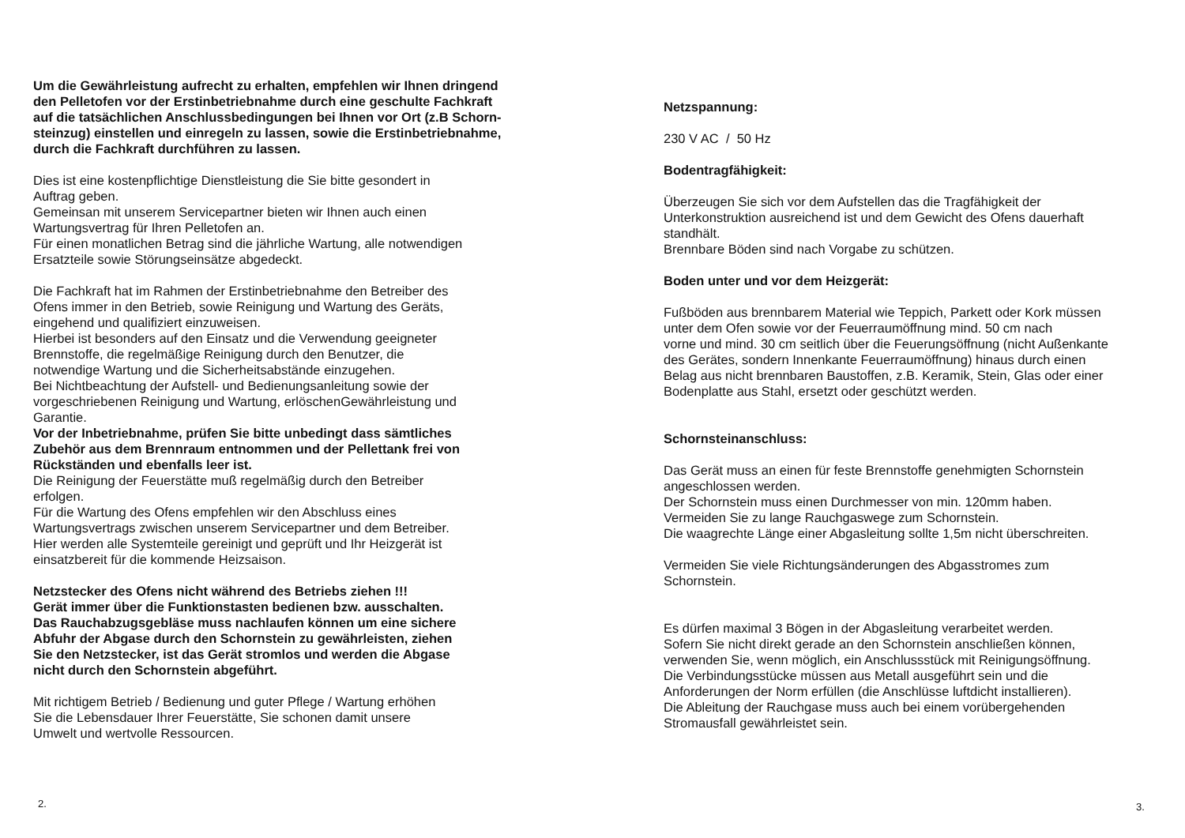Um die Gewährleistung aufrecht zu erhalten, empfehlen wir Ihnen dringend
den Pelletofen vor der Erstinbetriebnahme durch eine geschulte Fachkraft
auf die tatsächlichen Anschlussbedingungen bei Ihnen vor Ort (z.B Schorn-
steinzug) einstellen und einregeln zu lassen, sowie die Erstinbetriebnahme,
durch die Fachkraft durchführen zu lassen.
Dies ist eine kostenpflichtige Dienstleistung die Sie bitte gesondert in
Auftrag geben.
Gemeinsan mit unserem Servicepartner bieten wir Ihnen auch einen
Wartungsvertrag für Ihren Pelletofen an.
Für einen monatlichen Betrag sind die jährliche Wartung, alle notwendigen
Ersatzteile sowie Störungseinsätze abgedeckt.
Die Fachkraft hat im Rahmen der Erstinbetriebnahme den Betreiber des
Ofens immer in den Betrieb, sowie Reinigung und Wartung des Geräts,
eingehend und qualifiziert einzuweisen.
Hierbei ist besonders auf den Einsatz und die Verwendung geeigneter
Brennstoffe, die regelmäßige Reinigung durch den Benutzer, die
notwendige Wartung und die Sicherheitsabstände einzugehen.
Bei Nichtbeachtung der Aufstell- und Bedienungsanleitung sowie der
vorgeschriebenen Reinigung und Wartung, erlöschenGewährleistung und
Garantie.
Vor der Inbetriebnahme, prüfen Sie bitte unbedingt dass sämtliches
Zubehör aus dem Brennraum entnommen und der Pellettank frei von
Rückständen und ebenfalls leer ist.
Die Reinigung der Feuerstätte muß regelmäßig durch den Betreiber
erfolgen.
Für die Wartung des Ofens empfehlen wir den Abschluss eines
Wartungsvertrags zwischen unserem Servicepartner und dem Betreiber.
Hier werden alle Systemteile gereinigt und geprüft und Ihr Heizgerät ist
einsatzbereit für die kommende Heizsaison.
Netzstecker des Ofens nicht während des Betriebs ziehen !!!
Gerät immer über die Funktionstasten bedienen bzw. ausschalten.
Das Rauchabzugsgebläse muss nachlaufen können um eine sichere
Abfuhr der Abgase durch den Schornstein zu gewährleisten, ziehen
Sie den Netzstecker, ist das Gerät stromlos und werden die Abgase
nicht durch den Schornstein abgeführt.
Mit richtigem Betrieb / Bedienung und guter Pflege / Wartung erhöhen
Sie die Lebensdauer Ihrer Feuerstätte, Sie schonen damit unsere
Umwelt und wertvolle Ressourcen.
2.
Netzspannung:
230 V AC / 50 Hz
Bodentragfähigkeit:
Überzeugen Sie sich vor dem Aufstellen das die Tragfähigkeit der
Unterkonstruktion ausreichend ist und dem Gewicht des Ofens dauerhaft
standhält.
Brennbare Böden sind nach Vorgabe zu schützen.
Boden unter und vor dem Heizgerät:
Fußböden aus brennbarem Material wie Teppich, Parkett oder Kork müssen
unter dem Ofen sowie vor der Feuerraumöffnung mind. 50 cm nach
vorne und mind. 30 cm seitlich über die Feuerungsöffnung (nicht Außenkante
des Gerätes, sondern Innenkante Feuerraumöffnung) hinaus durch einen
Belag aus nicht brennbaren Baustoffen, z.B. Keramik, Stein, Glas oder einer
Bodenplatte aus Stahl, ersetzt oder geschützt werden.
Schornsteinanschluss:
Das Gerät muss an einen für feste Brennstoffe genehmigten Schornstein
angeschlossen werden.
Der Schornstein muss einen Durchmesser von min. 120mm haben.
Vermeiden Sie zu lange Rauchgaswege zum Schornstein.
Die waagrechte Länge einer Abgasleitung sollte 1,5m nicht überschreiten.
Vermeiden Sie viele Richtungsänderungen des Abgasstromes zum
Schornstein.
Es dürfen maximal 3 Bögen in der Abgasleitung verarbeitet werden.
Sofern Sie nicht direkt gerade an den Schornstein anschließen können,
verwenden Sie, wenn möglich, ein Anschlussstück mit Reinigungsöffnung.
Die Verbindungsstücke müssen aus Metall ausgeführt sein und die
Anforderungen der Norm erfüllen (die Anschlüsse luftdicht installieren).
Die Ableitung der Rauchgase muss auch bei einem vorübergehenden
Stromausfall gewährleistet sein.
3.